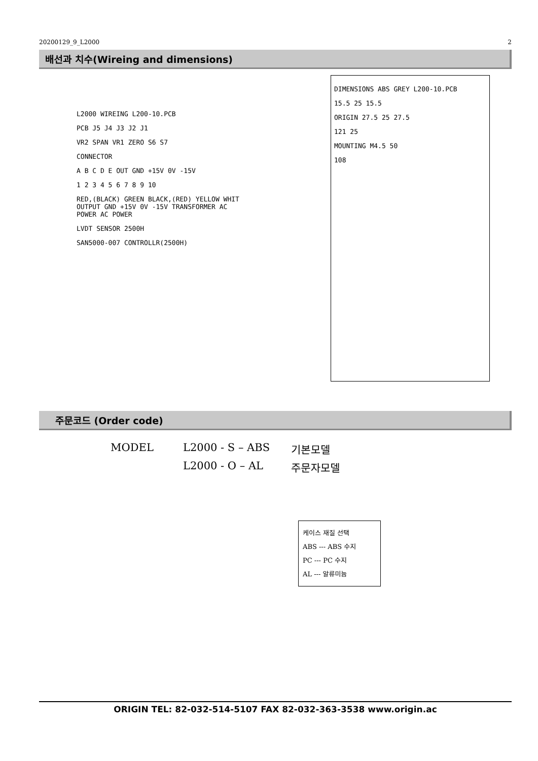20200129_9_L2000 2
배선과 치수(Wireing and dimensions)
L2000 WIREING L200-10.PCB
PCB J5 J4 J3 J2 J1
VR2 SPAN VR1 ZERO S6 S7
CONNECTOR
A B C D E OUT GND +15V 0V -15V
1 2 3 4 5 6 7 8 9 10
RED,(BLACK) GREEN BLACK,(RED) YELLOW WHIT OUTPUT GND +15V 0V -15V TRANSFORMER AC POWER AC POWER
LVDT SENSOR 2500H
SAN5000-007 CONTROLLR(2500H)
DIMENSIONS ABS GREY L200-10.PCB
15.5 25 15.5
ORIGIN 27.5 25 27.5
121 25
MOUNTING M4.5 50
108
주문코드 (Order code)
MODEL L2000 - S – ABS 기본모델
L2000 - O – AL 주문자모델
케이스 재질 선택
ABS --- ABS 수지
PC --- PC 수지
AL --- 알류미늄
ORIGIN TEL: 82-032-514-5107 FAX 82-032-363-3538 www.origin.ac